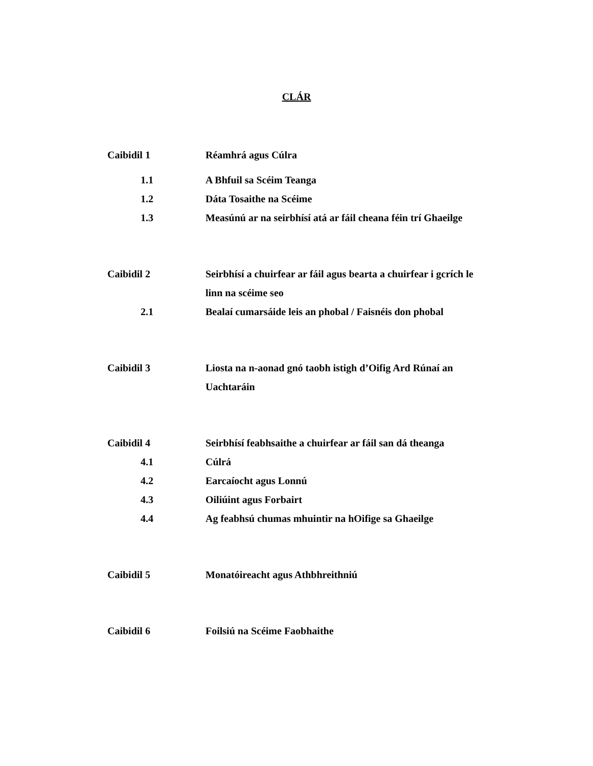CLÁR
Caibidil 1
Réamhrá agus Cúlra
1.1 A Bhfuil sa Scéim Teanga
1.2 Dáta Tosaithe na Scéime
1.3 Measúnú ar na seirbhísí atá ar fáil cheana féin trí Ghaeilge
Caibidil 2
Seirbhísí a chuirfear ar fáil agus bearta a chuirfear i gcrích le linn na scéime seo
2.1 Bealaí cumarsáide leis an phobal / Faisnéis don phobal
Caibidil 3
Liosta na n-aonad gnó taobh istigh d’Oifig Ard Rúnaí an Uachtaráin
Caibidil 4
Seirbhísí feabhsaithe a chuirfear ar fáil san dá theanga
4.1 Cúlrá
4.2 Earcaíocht agus Lonnú
4.3 Oiliúint agus Forbairt
4.4 Ag feabhsú chumas mhuintir na hOifige sa Ghaeilge
Caibidil 5
Monatóireacht agus Athbhreithniú
Caibidil 6
Foilsiú na Scéime Faobhaithe